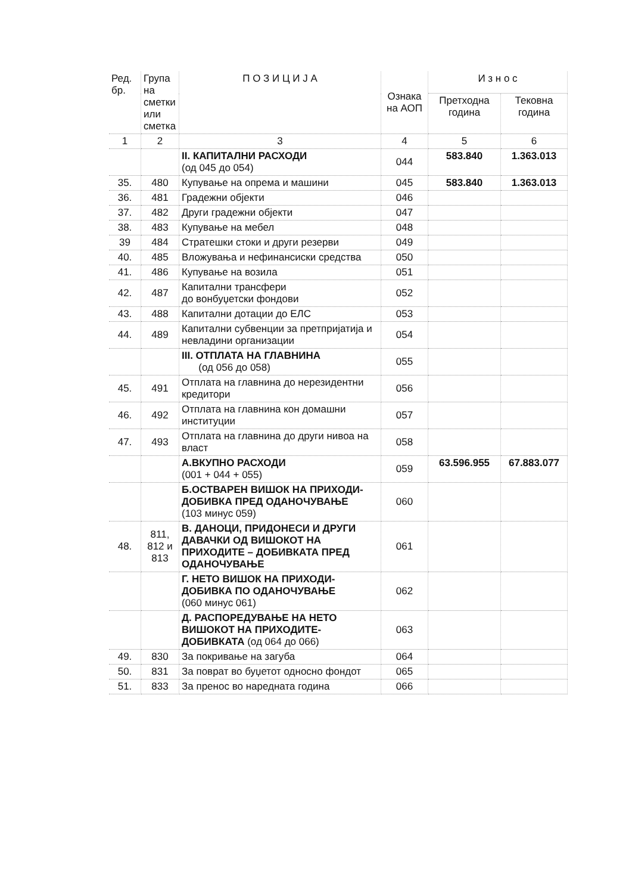| Ред. бр. | Група на сметки или сметка | П О З И Ц И Ј А | Ознака на АОП | И з н о с | |
| --- | --- | --- | --- | --- | --- |
| | | | | Претходна година | Тековна година |
| 1 | 2 | 3 | 4 | 5 | 6 |
| | | II. КАПИТАЛНИ РАСХОДИ (од 045 до 054) | 044 | 583.840 | 1.363.013 |
| 35. | 480 | Купување на опрема и машини | 045 | 583.840 | 1.363.013 |
| 36. | 481 | Градежни објекти | 046 | | |
| 37. | 482 | Други градежни објекти | 047 | | |
| 38. | 483 | Купување на мебел | 048 | | |
| 39 | 484 | Стратешки стоки и други резерви | 049 | | |
| 40. | 485 | Вложувања и нефинансиски средства | 050 | | |
| 41. | 486 | Купување на возила | 051 | | |
| 42. | 487 | Капитални трансфери до вонбуџетски фондови | 052 | | |
| 43. | 488 | Капитални дотации до ЕЛС | 053 | | |
| 44. | 489 | Капитални субвенции за претпријатија и невладини организации | 054 | | |
| | | III. ОТПЛАТА НА ГЛАВНИНА (од 056 до 058) | 055 | | |
| 45. | 491 | Отплата на главнина до нерезидентни кредитори | 056 | | |
| 46. | 492 | Отплата на главнина кон домашни институции | 057 | | |
| 47. | 493 | Отплата на главнина до други нивоа на власт | 058 | | |
| | | А.ВКУПНО РАСХОДИ (001 + 044 + 055) | 059 | 63.596.955 | 67.883.077 |
| | | Б.ОСТВАРЕН ВИШОК НА ПРИХОДИ-ДОБИВКА ПРЕД ОДАНОЧУВАЊЕ (103 минус 059) | 060 | | |
| 48. | 811, 812 и 813 | В. ДАНОЦИ, ПРИДОНЕСИ И ДРУГИ ДАВАЧКИ ОД ВИШОКОТ НА ПРИХОДИТЕ – ДОБИВКАТА ПРЕД ОДАНОЧУВАЊЕ | 061 | | |
| | | Г. НЕТО ВИШОК НА ПРИХОДИ-ДОБИВКА ПО ОДАНОЧУВАЊЕ (060 минус 061) | 062 | | |
| | | Д. РАСПОРЕДУВАЊЕ НА НЕТО ВИШОКОТ НА ПРИХОДИТЕ-ДОБИВКАТА (од 064 до 066) | 063 | | |
| 49. | 830 | За покривање на загуба | 064 | | |
| 50. | 831 | За поврат во буџетот односно фондот | 065 | | |
| 51. | 833 | За пренос во наредната година | 066 | | |